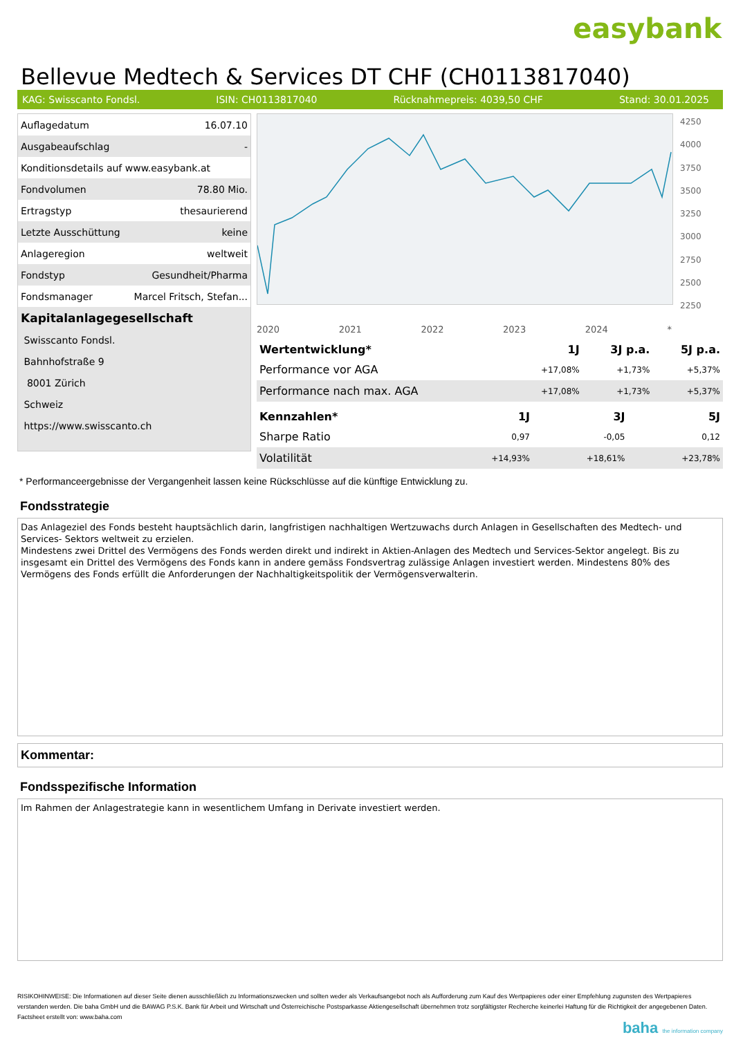easybank
Bellevue Medtech & Services DT CHF (CH0113817040)
KAG: Swisscanto Fondsl. ISIN: CH0113817040 Rücknahmepreis: 4039,50 CHF Stand: 30.01.2025
| Auflagedatum | 16.07.10 |
| Ausgabeaufschlag | - |
| Konditionsdetails auf www.easybank.at | |
| Fondvolumen | 78.80 Mio. |
| Ertragstyp | thesaurierend |
| Letzte Ausschüttung | keine |
| Anlageregion | weltweit |
| Fondstyp | Gesundheit/Pharma |
| Fondsmanager | Marcel Fritsch, Stefan... |
| Kapitalanlagegesellschaft | |
| Swisscanto Fondsl. | |
| Bahnhofstraße 9 | |
| 8001 Zürich | |
| Schweiz | |
| https://www.swisscanto.ch | |
4250
4000
3750
3500
3250
3000
2750
2500
2250
2020 2021 2022 2023 2024 *
| Wertentwicklung* | 1J | 3J p.a. | 5J p.a. |
| --- | --- | --- | --- |
| Performance vor AGA | +17,08% | +1,73% | +5,37% |
| Performance nach max. AGA | +17,08% | +1,73% | +5,37% |
| Kennzahlen* | 1J | 3J | 5J |
| --- | --- | --- | --- |
| Sharpe Ratio | 0,97 | -0,05 | 0,12 |
| Volatilität | +14,93% | +18,61% | +23,78% |
* Performanceergebnisse der Vergangenheit lassen keine Rückschlüsse auf die künftige Entwicklung zu.
Fondsstrategie
Das Anlageziel des Fonds besteht hauptsächlich darin, langfristigen nachhaltigen Wertzuwachs durch Anlagen in Gesellschaften des Medtech- und Services- Sektors weltweit zu erzielen.
Mindestens zwei Drittel des Vermögens des Fonds werden direkt und indirekt in Aktien-Anlagen des Medtech und Services-Sektor angelegt. Bis zu insgesamt ein Drittel des Vermögens des Fonds kann in andere gemäss Fondsvertrag zulässige Anlagen investiert werden. Mindestens 80% des Vermögens des Fonds erfüllt die Anforderungen der Nachhaltigkeitspolitik der Vermögensverwalterin.
Kommentar:
Fondsspezifische Information
Im Rahmen der Anlagestrategie kann in wesentlichem Umfang in Derivate investiert werden.
RISIKOHINWEISE: Die Informationen auf dieser Seite dienen ausschließlich zu Informationszwecken und sollten weder als Verkaufsangebot noch als Aufforderung zum Kauf des Wertpapieres oder einer Empfehlung zugunsten des Wertpapieres verstanden werden. Die baha GmbH und die BAWAG P.S.K. Bank für Arbeit und Wirtschaft und Österreichische Postsparkasse Aktiengesellschaft übernehmen trotz sorgfältigster Recherche keinerlei Haftung für die Richtigkeit der angegebenen Daten.
Factsheet erstellt von: www.baha.com
baha the information company